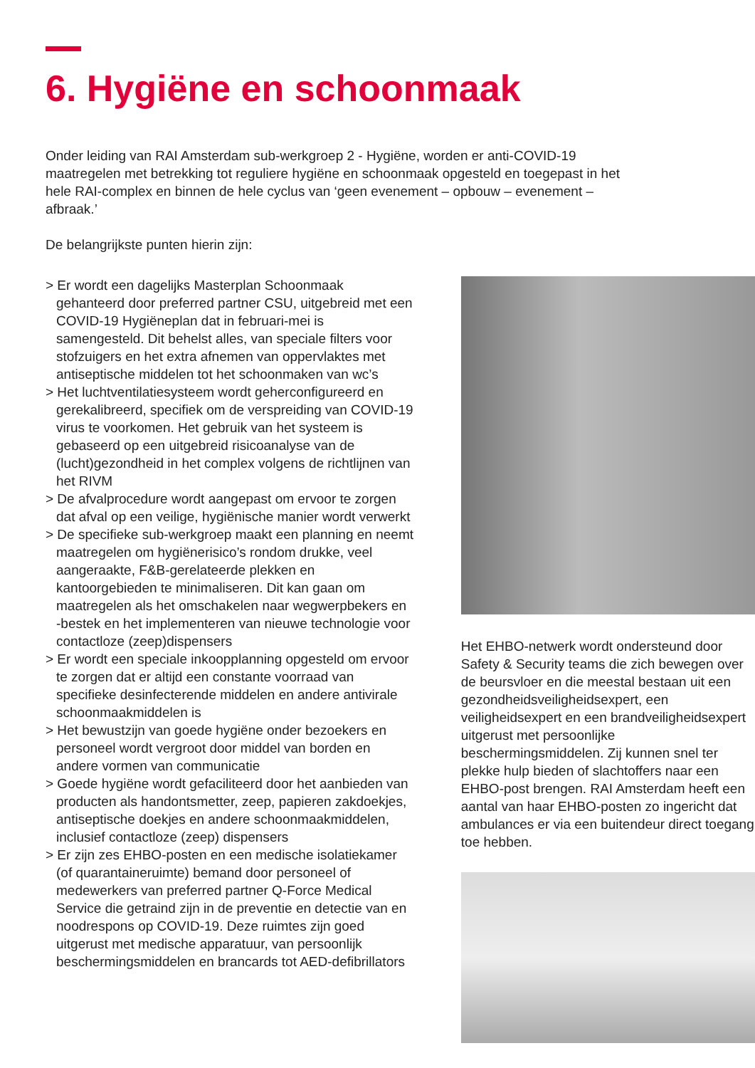6. Hygiëne en schoonmaak
Onder leiding van RAI Amsterdam sub-werkgroep 2 - Hygiëne, worden er anti-COVID-19 maatregelen met betrekking tot reguliere hygiëne en schoonmaak opgesteld en toegepast in het hele RAI-complex en binnen de hele cyclus van ‘geen evenement – opbouw – evenement – afbraak.’
De belangrijkste punten hierin zijn:
> Er wordt een dagelijks Masterplan Schoonmaak gehanteerd door preferred partner CSU, uitgebreid met een COVID-19 Hygiëneplan dat in februari-mei is samengesteld. Dit behelst alles, van speciale filters voor stofzuigers en het extra afnemen van oppervlaktes met antiseptische middelen tot het schoonmaken van wc’s
> Het luchtventilatiesysteem wordt geherconfigureerd en gerekalibreerd, specifiek om de verspreiding van COVID-19 virus te voorkomen. Het gebruik van het systeem is gebaseerd op een uitgebreid risicoanalyse van de (lucht)gezondheid in het complex volgens de richtlijnen van het RIVM
> De afvalprocedure wordt aangepast om ervoor te zorgen dat afval op een veilige, hygiënische manier wordt verwerkt
> De specifieke sub-werkgroep maakt een planning en neemt maatregelen om hygiënerisico’s rondom drukke, veel aangeraakte, F&B-gerelateerde plekken en kantoorgebieden te minimaliseren. Dit kan gaan om maatregelen als het omschakelen naar wegwerpbekers en -bestek en het implementeren van nieuwe technologie voor contactloze (zeep)dispensers
> Er wordt een speciale inkoopplanning opgesteld om ervoor te zorgen dat er altijd een constante voorraad van specifieke desinfecterende middelen en andere antivirale schoonmaakmiddelen is
> Het bewustzijn van goede hygiëne onder bezoekers en personeel wordt vergroot door middel van borden en andere vormen van communicatie
> Goede hygiëne wordt gefaciliteerd door het aanbieden van producten als handontsmetter, zeep, papieren zakdoekjes, antiseptische doekjes en andere schoonmaakmiddelen, inclusief contactloze (zeep) dispensers
> Er zijn zes EHBO-posten en een medische isolatiekamer (of quarantaineruimte) bemand door personeel of medewerkers van preferred partner Q-Force Medical Service die getraind zijn in de preventie en detectie van en noodrespons op COVID-19. Deze ruimtes zijn goed uitgerust met medische apparatuur, van persoonlijk beschermingsmiddelen en brancards tot AED-defibrillators
Het EHBO-netwerk wordt ondersteund door Safety & Security teams die zich bewegen over de beursvloer en die meestal bestaan uit een gezondheidsveiligheidsexpert, een veiligheidsexpert en een brandveiligheidsexpert uitgerust met persoonlijke beschermingsmiddelen. Zij kunnen snel ter plekke hulp bieden of slachtoffers naar een EHBO-post brengen. RAI Amsterdam heeft een aantal van haar EHBO-posten zo ingericht dat ambulances er via een buitendeur direct toegang toe hebben.